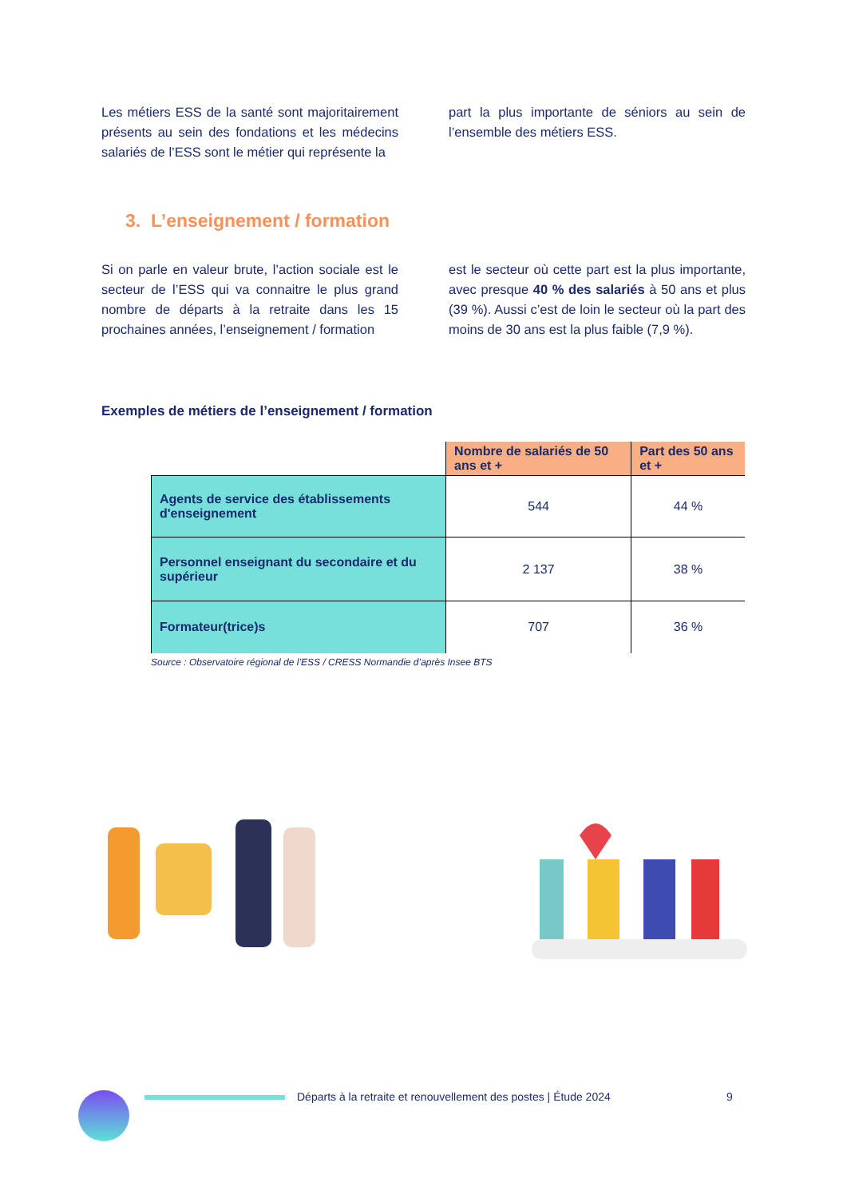Les métiers ESS de la santé sont majoritairement présents au sein des fondations et les médecins salariés de l’ESS sont le métier qui représente la
part la plus importante de séniors au sein de l’ensemble des métiers ESS.
3. L’enseignement / formation
Si on parle en valeur brute, l’action sociale est le secteur de l’ESS qui va connaitre le plus grand nombre de départs à la retraite dans les 15 prochaines années, l’enseignement / formation
est le secteur où cette part est la plus importante, avec presque 40 % des salariés à 50 ans et plus (39 %). Aussi c’est de loin le secteur où la part des moins de 30 ans est la plus faible (7,9 %).
Exemples de métiers de l’enseignement / formation
| | Nombre de salariés de 50 ans et + | Part des 50 ans et + |
| --- | --- | --- |
| Agents de service des établissements d'enseignement | 544 | 44 % |
| Personnel enseignant du secondaire et du supérieur | 2 137 | 38 % |
| Formateur(trice)s | 707 | 36 % |
Source : Observatoire régional de l’ESS / CRESS Normandie d’après Insee BTS
Départs à la retraite et renouvellement des postes | Étude 2024 9